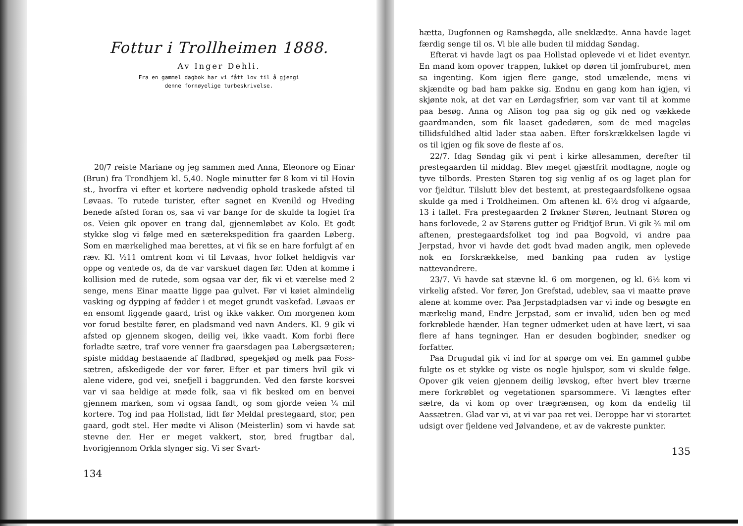Fottur i Trollheimen 1888.
Av Inger Dehli.
Fra en gammel dagbok har vi fått lov til å gjengi
denne fornøyelige turbeskrivelse.
20/7 reiste Mariane og jeg sammen med Anna, Eleonore og Einar (Brun) fra Trondhjem kl. 5,40. Nogle minutter før 8 kom vi til Hovin st., hvorfra vi efter et kortere nødvendig ophold traskede afsted til Løvaas. To rutede turister, efter sagnet en Kvenild og Hveding benede afsted foran os, saa vi var bange for de skulde ta logiet fra os. Veien gik opover en trang dal, gjennemløbet av Kolo. Et godt stykke slog vi følge med en sæterekspedition fra gaarden Løberg. Som en mærkelighed maa berettes, at vi fik se en hare forfulgt af en ræv. Kl. ½11 omtrent kom vi til Løvaas, hvor folket heldigvis var oppe og ventede os, da de var varskuet dagen før. Uden at komme i kollision med de rutede, som ogsaa var der, fik vi et værelse med 2 senge, mens Einar maatte ligge paa gulvet. Før vi køiet almindelig vasking og dypping af fødder i et meget grundt vaskefad. Løvaas er en ensomt liggende gaard, trist og ikke vakker. Om morgenen kom vor forud bestilte fører, en pladsmand ved navn Anders. Kl. 9 gik vi afsted op gjennem skogen, deilig vei, ikke vaadt. Kom forbi flere forladte sætre, traf vore venner fra gaarsdagen paa Løbergsæteren; spiste middag bestaaende af fladbrød, spegekjød og melk paa Foss-sætren, afskedigede der vor fører. Efter et par timers hvil gik vi alene videre, god vei, snefjell i baggrunden. Ved den første korsvei var vi saa heldige at møde folk, saa vi fik besked om en benvei gjennem marken, som vi ogsaa fandt, og som gjorde veien ¼ mil kortere. Tog ind paa Hollstad, lidt før Meldal prestegaard, stor, pen gaard, godt stel. Her mødte vi Alison (Meisterlin) som vi havde sat stevne der. Her er meget vakkert, stor, bred frugtbar dal, hvorigjennom Orkla slynger sig. Vi ser Svart-
134
hætta, Dugfonnen og Ramshøgda, alle sneklædte. Anna havde laget færdig senge til os. Vi ble alle buden til middag Søndag.
Efterat vi havde lagt os paa Hollstad oplevede vi et lidet eventyr. En mand kom opover trappen, lukket op døren til jomfruburet, men sa ingenting. Kom igjen flere gange, stod umælende, mens vi skjændte og bad ham pakke sig. Endnu en gang kom han igjen, vi skjønte nok, at det var en Lørdagsfrier, som var vant til at komme paa besøg. Anna og Alison tog paa sig og gik ned og vækkede gaardmanden, som fik laaset gadedøren, som de med mageløs tillidsfuldhed altid lader staa aaben. Efter forskrækkelsen lagde vi os til igjen og fik sove de fleste af os.
22/7. Idag Søndag gik vi pent i kirke allesammen, derefter til prestegaarden til middag. Blev meget gjæstfrit modtagne, nogle og tyve tilbords. Presten Støren tog sig venlig af os og laget plan for vor fjeldtur. Tilslutt blev det bestemt, at prestegaardsfolkene ogsaa skulde ga med i Troldheimen. Om aftenen kl. 6½ drog vi afgaarde, 13 i tallet. Fra prestegaarden 2 frøkner Støren, leutnant Støren og hans forlovede, 2 av Størens gutter og Fridtjof Brun. Vi gik ¾ mil om aftenen, prestegaardsfolket tog ind paa Bogvold, vi andre paa Jerpstad, hvor vi havde det godt hvad maden angik, men oplevede nok en forskrækkelse, med banking paa ruden av lystige nattevandrere.
23/7. Vi havde sat stævne kl. 6 om morgenen, og kl. 6½ kom vi virkelig afsted. Vor fører, Jon Grefstad, udeblev, saa vi maatte prøve alene at komme over. Paa Jerpstadpladsen var vi inde og besøgte en mærkelig mand, Endre Jerpstad, som er invalid, uden ben og med forkrøblede hænder. Han tegner udmerket uden at have lært, vi saa flere af hans tegninger. Han er desuden bogbinder, snedker og forfatter.
Paa Drugudal gik vi ind for at spørge om vei. En gammel gubbe fulgte os et stykke og viste os nogle hjulspor, som vi skulde følge. Opover gik veien gjennem deilig løvskog, efter hvert blev trærne mere forkrøblet og vegetationen sparsommere. Vi længtes efter sætre, da vi kom op over trægrænsen, og kom da endelig til Aassætren. Glad var vi, at vi var paa ret vei. Deroppe har vi storartet udsigt over fjeldene ved Jølvandene, et av de vakreste punkter.
135